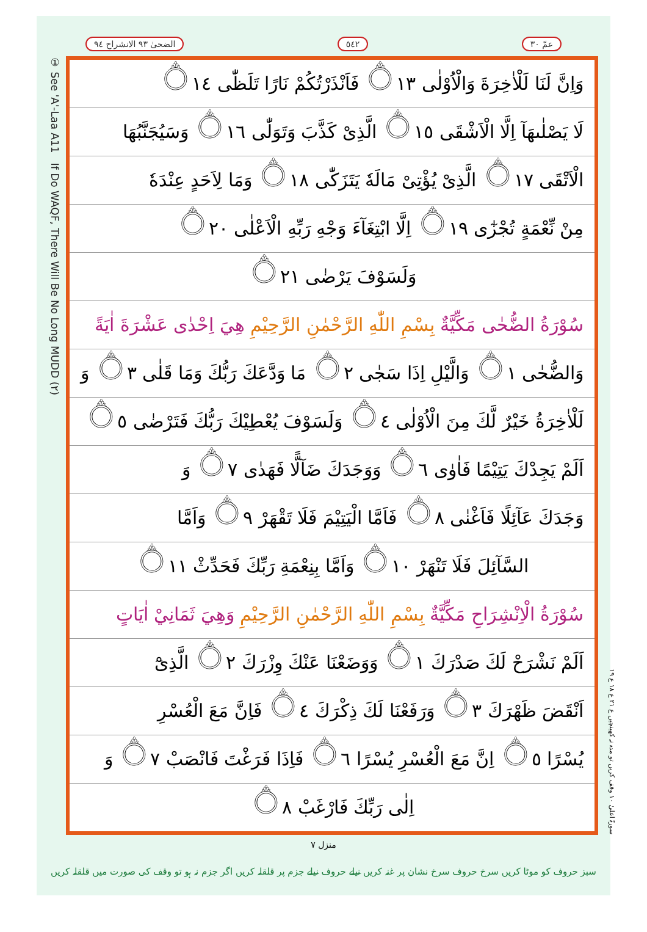عمّ ٣٠ ٥٤٢ الضحیٰ ٩٣ الانشراح ٩٤
① See 'A'-Laa A11 If Do WAQF, There Will Be No Long MUDD (٢)
وَاِنَّ لَنَا لَلْاٰخِرَةَ وَالْاُوْلٰى ۝١٣ فَاَنْذَرْتُكُمْ نَارًا تَلَظّٰى ۝١٤
لَا يَصْلٰىهَآ اِلَّا الْاَشْقَى ۝١٥ الَّذِىْ كَذَّبَ وَتَوَلّٰى ۝١٦ وَسَيُجَنَّبُهَا
الْاَتْقَى ۝١٧ الَّذِىْ يُؤْتِىْ مَالَهٗ يَتَزَكّٰى ۝١٨ وَمَا لِاَحَدٍ عِنْدَهٗ
مِنْ نِّعْمَةٍ تُجْزٰٓى ۝١٩ اِلَّا ابْتِغَآءَ وَجْهِ رَبِّهِ الْاَعْلٰى ۝٢٠
وَلَسَوْفَ يَرْضٰى ۝٢١
سُوْرَةُ الضُّحٰى مَكِّيَّةٌ بِسْمِ اللّٰهِ الرَّحْمٰنِ الرَّحِيْمِ هِيَ اِحْدٰى عَشْرَةَ اٰيَةً
وَالضُّحٰى ۝١ وَالَّيْلِ اِذَا سَجٰى ۝٢ مَا وَدَّعَكَ رَبُّكَ وَمَا قَلٰى ۝٣ وَ
لَلْاٰخِرَةُ خَيْرٌ لَّكَ مِنَ الْاُوْلٰى ۝٤ وَلَسَوْفَ يُعْطِيْكَ رَبُّكَ فَتَرْضٰى ۝٥
اَلَمْ يَجِدْكَ يَتِيْمًا فَاٰوٰى ۝٦ وَوَجَدَكَ ضَآلًّا فَهَدٰى ۝٧ وَ
وَجَدَكَ عَآئِلًا فَاَغْنٰى ۝٨ فَاَمَّا الْيَتِيْمَ فَلَا تَقْهَرْ ۝٩ وَاَمَّا
السَّآئِلَ فَلَا تَنْهَرْ ۝١٠ وَاَمَّا بِنِعْمَةِ رَبِّكَ فَحَدِّثْ ۝١١
سُوْرَةُ الْاِنْشِرَاحِ مَكِّيَّةٌ بِسْمِ اللّٰهِ الرَّحْمٰنِ الرَّحِيْمِ وَهِيَ ثَمَانِيْ اٰيَاتٍ
اَلَمْ نَشْرَحْ لَكَ صَدْرَكَ ۝١ وَوَضَعْنَا عَنْكَ وِزْرَكَ ۝٢ الَّذِىْٓ
اَنْقَضَ ظَهْرَكَ ۝٣ وَرَفَعْنَا لَكَ ذِكْرَكَ ۝٤ فَاِنَّ مَعَ الْعُسْرِ
يُسْرًا ۝٥ اِنَّ مَعَ الْعُسْرِ يُسْرًا ۝٦ فَاِذَا فَرَغْتَ فَانْصَبْ ۝٧ وَ
اِلٰى رَبِّكَ فَارْغَبْ ۝٨
سورۃ اعلیٰ ۱۰ وقف کریں تو مدہ نہ کھینچیں ع ٢١ ع ١٨ ع ١٩
منزل ٧
سبز حروف کو موٹا کریں سرخ حروف سرخ نشان پر غنہ کریں نیلے حروف نیلے جزم پر قلقلہ کریں اگر جزم نہ ہو تو وقف کی صورت میں قلقلہ کریں